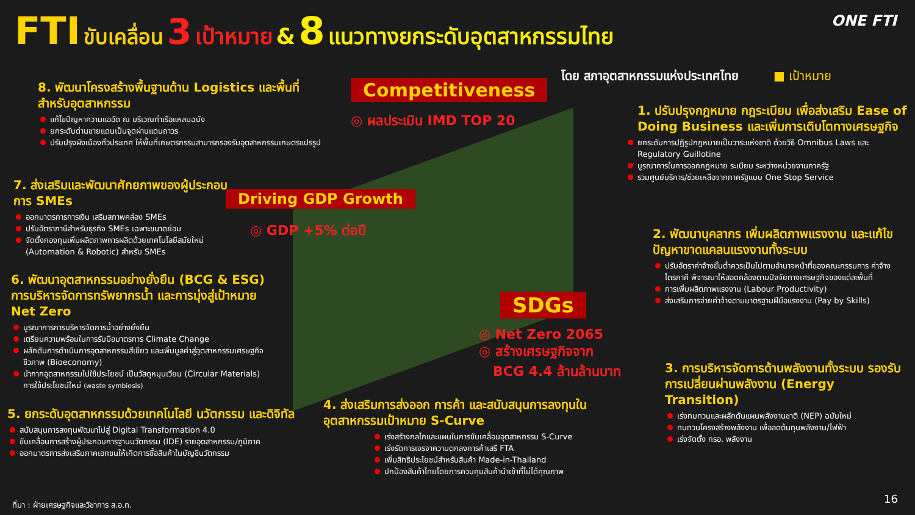FTI ขับเคลื่อน 3 เป้าหมาย & 8 แนวทางยกระดับอุตสาหกรรมไทย
ONE FTI
โดย สภาอุตสาหกรรมแห่งประเทศไทย ■ เป้าหมาย
8. พัฒนาโครงสร้างพื้นฐานด้าน Logistics และพื้นที่สำหรับอุตสาหกรรม
แก้ไขปัญหาความแออัด ณ บริเวณท่าเรือแหลมฉบัง
ยกระดับด่านชายแดนเป็นจุดผ่านแดนถาวร
ปรับปรุงผังเมืองทั่วประเทศ ให้พื้นที่เกษตรกรรมสามารถรองรับอุตสาหกรรมเกษตรแปรรูป
Competitiveness
◎ ผลประเมิน IMD TOP 20
7. ส่งเสริมและพัฒนาศักยภาพของผู้ประกอบการ SMEs
ออกมาตรการการเงิน เสริมสภาพคล่อง SMEs
ปรับอัตราภาษีสำหรับธุรกิจ SMEs เฉพาะขนาดย่อม
จัดตั้งกองทุนเพิ่มผลิตภาพการผลิตด้วยเทคโนโลยีสมัยใหม่ (Automation & Robotic) สำหรับ SMEs
Driving GDP Growth
◎ GDP +5% ต่อปี
6. พัฒนาอุตสาหกรรมอย่างยั่งยืน (BCG & ESG) การบริหารจัดการทรัพยากรน้ำ และการมุ่งสู่เป้าหมาย Net Zero
บูรณาการการบริหารจัดการน้ำอย่างยั่งยืน
เตรียมความพร้อมในการรับมือมาตรการ Climate Change
ผลักดันการดำเนินการอุตสาหกรรมสีเขียว และเพิ่มมูลค่าสู่อุตสาหกรรมเศรษฐกิจชีวภาพ (Bioeconomy)
นำกากอุตสาหกรรมไปใช้ประโยชน์ เป็นวัสดุหมุนเวียน (Circular Materials) การใช้ประโยชน์ใหม่ (waste symbiosis)
5. ยกระดับอุตสาหกรรมด้วยเทคโนโลยี นวัตกรรม และดิจิทัล
สนับสนุนการลงทุนพัฒนาไปสู่ Digital Transformation 4.0
ขับเคลื่อนการสร้างผู้ประกอบการฐานนวัตกรรม (IDE) รายอุตสาหกรรม/ภูมิภาค
ออกมาตรการส่งเสริมภาคเอกชนให้เกิดการซื้อสินค้าในบัญชีนวัตกรรม
SDGs
◎ Net Zero 2065
◎ สร้างเศรษฐกิจจาก
BCG 4.4 ล้านล้านบาท
4. ส่งเสริมการส่งออก การค้า และสนับสนุนการลงทุนในอุตสาหกรรมเป้าหมาย S-Curve
เร่งสร้างกลไกและแผนในการขับเคลื่อนอุตสาหกรรม S-Curve
เร่งรัดการเจรจาความตกลงการค้าเสรี FTA
เพิ่มสิทธิประโยชน์สำหรับสินค้า Made-in-Thailand
ปกป้องสินค้าไทยโดยการควบคุมสินค้านำเข้าที่ไม่ได้คุณภาพ
1. ปรับปรุงกฎหมาย กฎระเบียบ เพื่อส่งเสริม Ease of Doing Business และเพิ่มการเติบโตทางเศรษฐกิจ
ยกระดับการปฏิรูปกฎหมายเป็นวาระแห่งชาติ ด้วยวิธี Omnibus Laws และ Regulatory Guillotine
บูรณาการในการออกกฎหมาย ระเบียบ ระหว่างหน่วยงานภาครัฐ
รวมศูนย์บริการ/ช่วยเหลือจากภาครัฐแบบ One Stop Service
2. พัฒนาบุคลากร เพิ่มผลิตภาพแรงงาน และแก้ไขปัญหาขาดแคลนแรงงานทั้งระบบ
ปรับอัตราค่าจ้างขั้นต่ำควรเป็นไปตามอำนาจหน้าที่ของคณะกรรมการ ค่าจ้างไตรภาคี พิจารณาให้สอดคล้องตามปัจจัยทางเศรษฐกิจของแต่ละพื้นที่
การเพิ่มผลิตภาพแรงงาน (Labour Productivity)
ส่งเสริมการจ่ายค่าจ้างตามมาตรฐานฝีมือแรงงาน (Pay by Skills)
3. การบริหารจัดการด้านพลังงานทั้งระบบ รองรับการเปลี่ยนผ่านพลังงาน (Energy Transition)
เร่งทบทวนและผลักดันแผนพลังงานชาติ (NEP) ฉบับใหม่
ทบทวนโครงสร้างพลังงาน เพื่อลดต้นทุนพลังงาน/ไฟฟ้า
เร่งจัดตั้ง กรอ. พลังงาน
ที่มา : ฝ่ายเศรษฐกิจและวิชาการ ส.อ.ท.
16